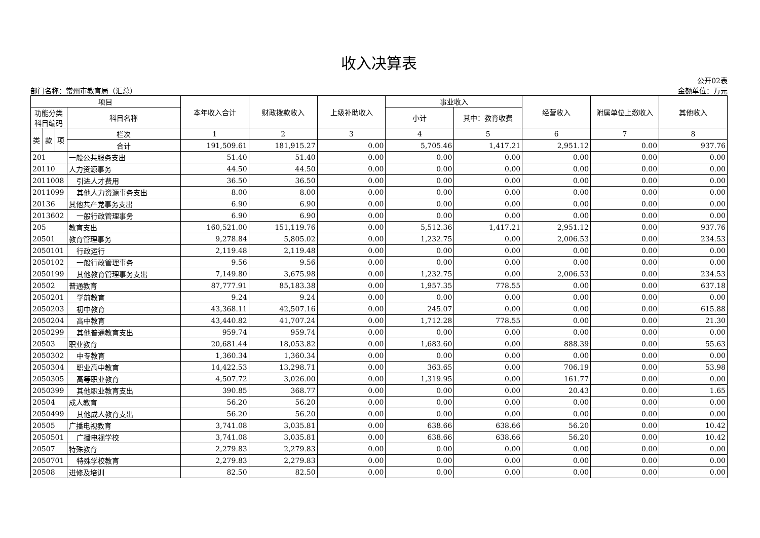收入决算表
部门名称：常州市教育局（汇总）
公开02表
金额单位：万元
| 项目 | | | | 本年收入合计 | 财政拨款收入 | 上级补助收入 | 事业收入 | | 经营收入 | 附属单位上缴收入 | 其他收入 |
| --- | --- | --- | --- | --- | --- | --- | --- | --- | --- | --- | --- |
| 功能分类 科目编码 | | | 科目名称 | | | | 小计 | 其中：教育收费 | | | |
| 类 | 款 | 项 | 栏次 | 1 | 2 | 3 | 4 | 5 | 6 | 7 | 8 |
| | | | 合计 | 191,509.61 | 181,915.27 | 0.00 | 5,705.46 | 1,417.21 | 2,951.12 | 0.00 | 937.76 |
| 201 | | | 一般公共服务支出 | 51.40 | 51.40 | 0.00 | 0.00 | 0.00 | 0.00 | 0.00 | 0.00 |
| 20110 | | | 人力资源事务 | 44.50 | 44.50 | 0.00 | 0.00 | 0.00 | 0.00 | 0.00 | 0.00 |
| 2011008 | | | 引进人才费用 | 36.50 | 36.50 | 0.00 | 0.00 | 0.00 | 0.00 | 0.00 | 0.00 |
| 2011099 | | | 其他人力资源事务支出 | 8.00 | 8.00 | 0.00 | 0.00 | 0.00 | 0.00 | 0.00 | 0.00 |
| 20136 | | | 其他共产党事务支出 | 6.90 | 6.90 | 0.00 | 0.00 | 0.00 | 0.00 | 0.00 | 0.00 |
| 2013602 | | | 一般行政管理事务 | 6.90 | 6.90 | 0.00 | 0.00 | 0.00 | 0.00 | 0.00 | 0.00 |
| 205 | | | 教育支出 | 160,521.00 | 151,119.76 | 0.00 | 5,512.36 | 1,417.21 | 2,951.12 | 0.00 | 937.76 |
| 20501 | | | 教育管理事务 | 9,278.84 | 5,805.02 | 0.00 | 1,232.75 | 0.00 | 2,006.53 | 0.00 | 234.53 |
| 2050101 | | | 行政运行 | 2,119.48 | 2,119.48 | 0.00 | 0.00 | 0.00 | 0.00 | 0.00 | 0.00 |
| 2050102 | | | 一般行政管理事务 | 9.56 | 9.56 | 0.00 | 0.00 | 0.00 | 0.00 | 0.00 | 0.00 |
| 2050199 | | | 其他教育管理事务支出 | 7,149.80 | 3,675.98 | 0.00 | 1,232.75 | 0.00 | 2,006.53 | 0.00 | 234.53 |
| 20502 | | | 普通教育 | 87,777.91 | 85,183.38 | 0.00 | 1,957.35 | 778.55 | 0.00 | 0.00 | 637.18 |
| 2050201 | | | 学前教育 | 9.24 | 9.24 | 0.00 | 0.00 | 0.00 | 0.00 | 0.00 | 0.00 |
| 2050203 | | | 初中教育 | 43,368.11 | 42,507.16 | 0.00 | 245.07 | 0.00 | 0.00 | 0.00 | 615.88 |
| 2050204 | | | 高中教育 | 43,440.82 | 41,707.24 | 0.00 | 1,712.28 | 778.55 | 0.00 | 0.00 | 21.30 |
| 2050299 | | | 其他普通教育支出 | 959.74 | 959.74 | 0.00 | 0.00 | 0.00 | 0.00 | 0.00 | 0.00 |
| 20503 | | | 职业教育 | 20,681.44 | 18,053.82 | 0.00 | 1,683.60 | 0.00 | 888.39 | 0.00 | 55.63 |
| 2050302 | | | 中专教育 | 1,360.34 | 1,360.34 | 0.00 | 0.00 | 0.00 | 0.00 | 0.00 | 0.00 |
| 2050304 | | | 职业高中教育 | 14,422.53 | 13,298.71 | 0.00 | 363.65 | 0.00 | 706.19 | 0.00 | 53.98 |
| 2050305 | | | 高等职业教育 | 4,507.72 | 3,026.00 | 0.00 | 1,319.95 | 0.00 | 161.77 | 0.00 | 0.00 |
| 2050399 | | | 其他职业教育支出 | 390.85 | 368.77 | 0.00 | 0.00 | 0.00 | 20.43 | 0.00 | 1.65 |
| 20504 | | | 成人教育 | 56.20 | 56.20 | 0.00 | 0.00 | 0.00 | 0.00 | 0.00 | 0.00 |
| 2050499 | | | 其他成人教育支出 | 56.20 | 56.20 | 0.00 | 0.00 | 0.00 | 0.00 | 0.00 | 0.00 |
| 20505 | | | 广播电视教育 | 3,741.08 | 3,035.81 | 0.00 | 638.66 | 638.66 | 56.20 | 0.00 | 10.42 |
| 2050501 | | | 广播电视学校 | 3,741.08 | 3,035.81 | 0.00 | 638.66 | 638.66 | 56.20 | 0.00 | 10.42 |
| 20507 | | | 特殊教育 | 2,279.83 | 2,279.83 | 0.00 | 0.00 | 0.00 | 0.00 | 0.00 | 0.00 |
| 2050701 | | | 特殊学校教育 | 2,279.83 | 2,279.83 | 0.00 | 0.00 | 0.00 | 0.00 | 0.00 | 0.00 |
| 20508 | | | 进修及培训 | 82.50 | 82.50 | 0.00 | 0.00 | 0.00 | 0.00 | 0.00 | 0.00 |